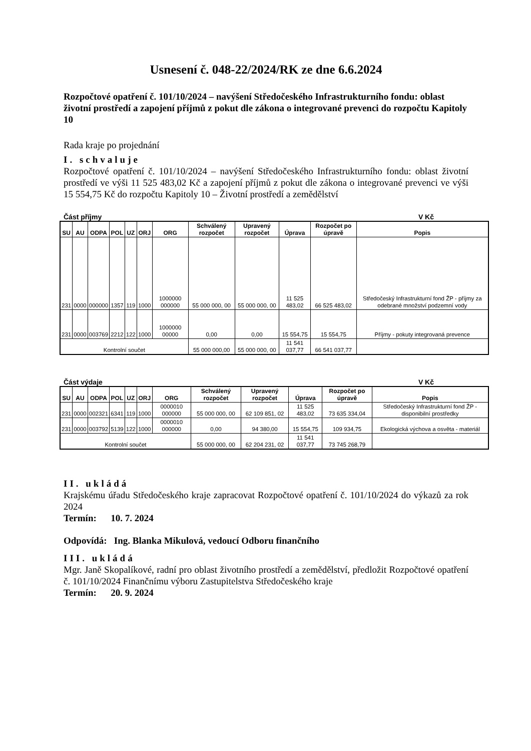Usnesení č. 048-22/2024/RK ze dne 6.6.2024
Rozpočtové opatření č. 101/10/2024 – navýšení Středočeského Infrastrukturního fondu: oblast životní prostředí a zapojení příjmů z pokut dle zákona o integrované prevenci do rozpočtu Kapitoly 10
Rada kraje po projednání
I. schvaluje
Rozpočtové opatření č. 101/10/2024 – navýšení Středočeského Infrastrukturního fondu: oblast životní prostředí ve výši 11 525 483,02 Kč a zapojení příjmů z pokut dle zákona o integrované prevenci ve výši 15 554,75 Kč do rozpočtu Kapitoly 10 – Životní prostředí a zemědělství
Část příjmy V Kč
| SU | AU | ODPA | POL | UZ | ORJ | ORG | Schválený rozpočet | Upravený rozpočet | Úprava | Rozpočet po úpravě | Popis |
| --- | --- | --- | --- | --- | --- | --- | --- | --- | --- | --- | --- |
| 231 | 0000 | 000000 | 1357 | 119 | 1000 | 1000000 000000 | 55 000 000, 00 | 55 000 000, 00 | 11 525 483,02 | 66 525 483,02 | Středočeský Infrastrukturní fond ŽP - příjmy za odebrané množství podzemní vody |
| 231 | 0000 | 003769 | 2212 | 122 | 1000 | 1000000 00000 | 0,00 | 0,00 | 15 554,75 | 15 554,75 | Příjmy - pokuty integrovaná prevence |
| Kontrolní součet | | | | | | | 55 000 000,00 | 55 000 000, 00 | 11 541 037,77 | 66 541 037,77 | |
Část výdaje V Kč
| SU | AU | ODPA | POL | UZ | ORJ | ORG | Schválený rozpočet | Upravený rozpočet | Úprava | Rozpočet po úpravě | Popis |
| --- | --- | --- | --- | --- | --- | --- | --- | --- | --- | --- | --- |
| 231 | 0000 | 002321 | 6341 | 119 | 1000 | 0000010 000000 | 55 000 000, 00 | 62 109 851, 02 | 11 525 483,02 | 73 635 334,04 | Středočeský Infrastrukturní fond ŽP - disponibilní prostředky |
| 231 | 0000 | 003792 | 5139 | 122 | 1000 | 0000010 000000 | 0,00 | 94 380,00 | 15 554,75 | 109 934,75 | Ekologická výchova a osvěta - materiál |
| Kontrolní součet | | | | | | | 55 000 000, 00 | 62 204 231, 02 | 11 541 037,77 | 73 745 268,79 | |
II. ukládá
Krajskému úřadu Středočeského kraje zapracovat Rozpočtové opatření č. 101/10/2024 do výkazů za rok 2024
Termín: 10. 7. 2024
Odpovídá: Ing. Blanka Mikulová, vedoucí Odboru finančního
III. ukládá
Mgr. Janě Skopalíkové, radní pro oblast životního prostředí a zemědělství, předložit Rozpočtové opatření č. 101/10/2024 Finančnímu výboru Zastupitelstva Středočeského kraje
Termín: 20. 9. 2024